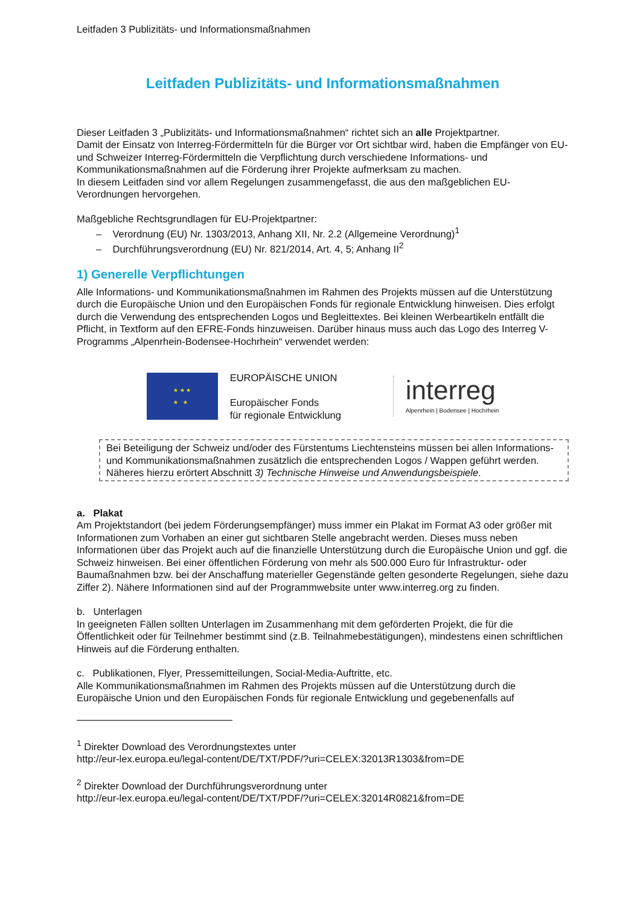Leitfaden 3 Publizitäts- und Informationsmaßnahmen
Leitfaden Publizitäts- und Informationsmaßnahmen
Dieser Leitfaden 3 „Publizitäts- und Informationsmaßnahmen“ richtet sich an alle Projektpartner.
Damit der Einsatz von Interreg-Fördermitteln für die Bürger vor Ort sichtbar wird, haben die Empfänger von EU- und Schweizer Interreg-Fördermitteln die Verpflichtung durch verschiedene Informations- und Kommunikationsmaßnahmen auf die Förderung ihrer Projekte aufmerksam zu machen.
In diesem Leitfaden sind vor allem Regelungen zusammengefasst, die aus den maßgeblichen EU-Verordnungen hervorgehen.
Maßgebliche Rechtsgrundlagen für EU-Projektpartner:
– Verordnung (EU) Nr. 1303/2013, Anhang XII, Nr. 2.2 (Allgemeine Verordnung)<sup>1</sup>
– Durchführungsverordnung (EU) Nr. 821/2014, Art. 4, 5; Anhang II<sup>2</sup>
1) Generelle Verpflichtungen
Alle Informations- und Kommunikationsmaßnahmen im Rahmen des Projekts müssen auf die Unterstützung durch die Europäische Union und den Europäischen Fonds für regionale Entwicklung hinweisen. Dies erfolgt durch die Verwendung des entsprechenden Logos und Begleittextes. Bei kleinen Werbeartikeln entfällt die Pflicht, in Textform auf den EFRE-Fonds hinzuweisen. Darüber hinaus muss auch das Logo des Interreg V-Programms „Alpenrhein-Bodensee-Hochrhein“ verwendet werden:
★ ★ ★
★ ★
EUROPÄISCHE UNION
Europäischer Fonds
für regionale Entwicklung
interreg
Alpenrhein | Bodensee | Hochrhein
Bei Beteiligung der Schweiz und/oder des Fürstentums Liechtensteins müssen bei allen Informations- und Kommunikationsmaßnahmen zusätzlich die entsprechenden Logos / Wappen geführt werden. Näheres hierzu erörtert Abschnitt 3) Technische Hinweise und Anwendungsbeispiele.
a. Plakat
Am Projektstandort (bei jedem Förderungsempfänger) muss immer ein Plakat im Format A3 oder größer mit Informationen zum Vorhaben an einer gut sichtbaren Stelle angebracht werden. Dieses muss neben Informationen über das Projekt auch auf die finanzielle Unterstützung durch die Europäische Union und ggf. die Schweiz hinweisen. Bei einer öffentlichen Förderung von mehr als 500.000 Euro für Infrastruktur- oder Baumaßnahmen bzw. bei der Anschaffung materieller Gegenstände gelten gesonderte Regelungen, siehe dazu Ziffer 2). Nähere Informationen sind auf der Programmwebsite unter www.interreg.org zu finden.
b. Unterlagen
In geeigneten Fällen sollten Unterlagen im Zusammenhang mit dem geförderten Projekt, die für die Öffentlichkeit oder für Teilnehmer bestimmt sind (z.B. Teilnahmebestätigungen), mindestens einen schriftlichen Hinweis auf die Förderung enthalten.
c. Publikationen, Flyer, Pressemitteilungen, Social-Media-Auftritte, etc.
Alle Kommunikationsmaßnahmen im Rahmen des Projekts müssen auf die Unterstützung durch die Europäische Union und den Europäischen Fonds für regionale Entwicklung und gegebenenfalls auf
<sup>1</sup> Direkter Download des Verordnungstextes unter
http://eur-lex.europa.eu/legal-content/DE/TXT/PDF/?uri=CELEX:32013R1303&from=DE
<sup>2</sup> Direkter Download der Durchführungsverordnung unter
http://eur-lex.europa.eu/legal-content/DE/TXT/PDF/?uri=CELEX:32014R0821&from=DE